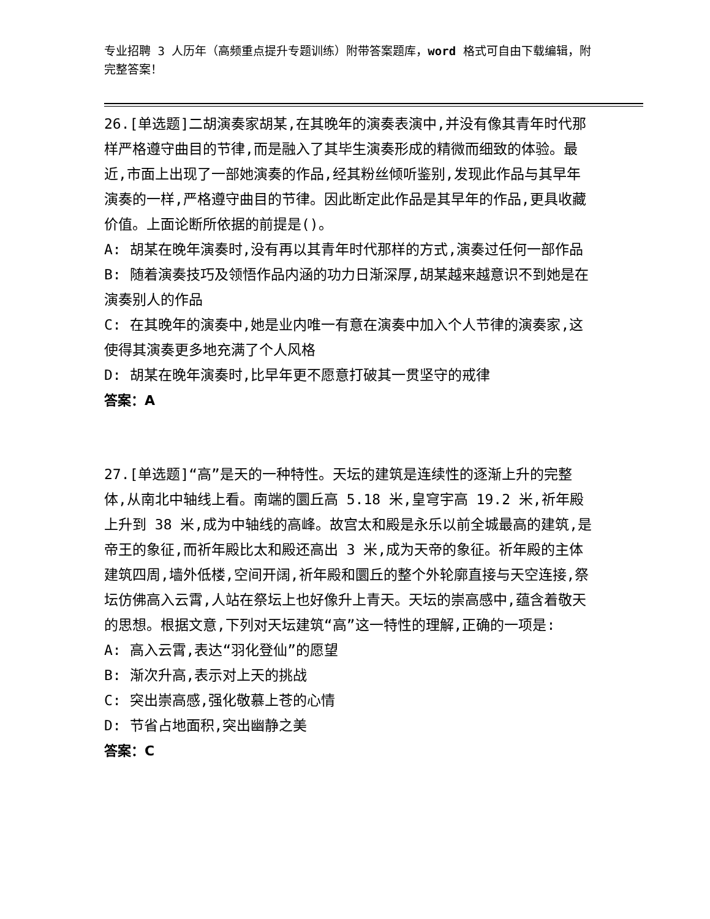专业招聘 3 人历年（高频重点提升专题训练）附带答案题库，word 格式可自由下载编辑，附完整答案！
26.[单选题]二胡演奏家胡某,在其晚年的演奏表演中,并没有像其青年时代那样严格遵守曲目的节律,而是融入了其毕生演奏形成的精微而细致的体验。最近,市面上出现了一部她演奏的作品,经其粉丝倾听鉴别,发现此作品与其早年演奏的一样,严格遵守曲目的节律。因此断定此作品是其早年的作品,更具收藏价值。上面论断所依据的前提是()。
A: 胡某在晚年演奏时,没有再以其青年时代那样的方式,演奏过任何一部作品
B: 随着演奏技巧及领悟作品内涵的功力日渐深厚,胡某越来越意识不到她是在演奏别人的作品
C: 在其晚年的演奏中,她是业内唯一有意在演奏中加入个人节律的演奏家,这使得其演奏更多地充满了个人风格
D: 胡某在晚年演奏时,比早年更不愿意打破其一贯坚守的戒律
答案：A
27.[单选题]“高”是天的一种特性。天坛的建筑是连续性的逐渐上升的完整体,从南北中轴线上看。南端的圜丘高 5.18 米,皇穹宇高 19.2 米,祈年殿上升到 38 米,成为中轴线的高峰。故宫太和殿是永乐以前全城最高的建筑,是帝王的象征,而祈年殿比太和殿还高出 3 米,成为天帝的象征。祈年殿的主体建筑四周,墙外低楼,空间开阔,祈年殿和圜丘的整个外轮廓直接与天空连接,祭坛仿佛高入云霄,人站在祭坛上也好像升上青天。天坛的崇高感中,蕴含着敬天的思想。根据文意,下列对天坛建筑“高”这一特性的理解,正确的一项是:
A: 高入云霄,表达“羽化登仙”的愿望
B: 渐次升高,表示对上天的挑战
C: 突出崇高感,强化敬慕上苍的心情
D: 节省占地面积,突出幽静之美
答案：C